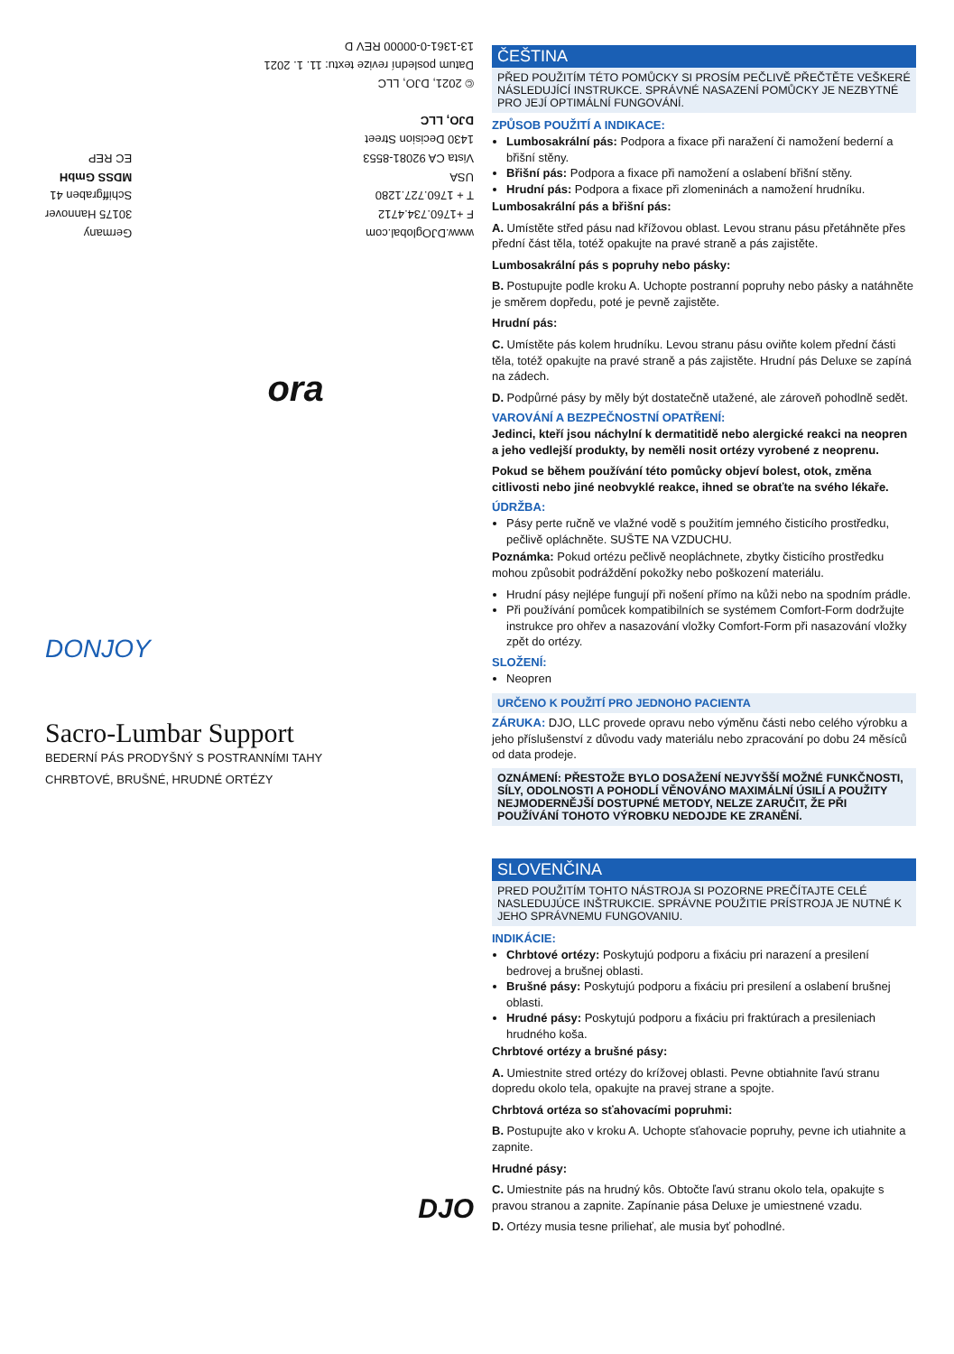www.DJOglobal.com
F +1760.734.4712
T + 1760.727.1280
USA
Vista CA 92081-8553
1430 Decision Street
DJO, LLC
Germany
30175 Hannover
Schiffgraben 41
MDSS GmbH
EC REP
© 2021, DJO, LLC
Datum poslední revize textu: 11. 1. 2021
13-1361-0-00000 REV D
ora
DONJOY
Sacro-Lumbar Support
BEDERNÍ PÁS PRODYŠNÝ S POSTRANNÍMI TAHY
CHRBTOVÉ, BRUŠNÉ, HRUDNÉ ORTÉZY
DJO
ČEŠTINA
PŘED POUŽITÍM TÉTO POMŮCKY SI PROSÍM PEČLIVĚ PŘEČTĚTE VEŠKERÉ NÁSLEDUJÍCÍ INSTRUKCE. SPRÁVNÉ NASAZENÍ POMŮCKY JE NEZBYTNÉ PRO JEJÍ OPTIMÁLNÍ FUNGOVÁNÍ.
ZPŮSOB POUŽITÍ A INDIKACE:
Lumbosakrální pás: Podpora a fixace při naražení či namožení bederní a břišní stěny.
Břišní pás: Podpora a fixace při namožení a oslabení břišní stěny.
Hrudní pás: Podpora a fixace při zlomeninách a namožení hrudníku.
Lumbosakrální pás a břišní pás:
A. Umístěte střed pásu nad křížovou oblast. Levou stranu pásu přetáhněte přes přední část těla, totéž opakujte na pravé straně a pás zajistěte.
Lumbosakrální pás s popruhy nebo pásky:
B. Postupujte podle kroku A. Uchopte postranní popruhy nebo pásky a natáhněte je směrem dopředu, poté je pevně zajistěte.
Hrudní pás:
C. Umístěte pás kolem hrudníku. Levou stranu pásu oviňte kolem přední části těla, totéž opakujte na pravé straně a pás zajistěte. Hrudní pás Deluxe se zapíná na zádech.
D. Podpůrné pásy by měly být dostatečně utažené, ale zároveň pohodlně sedět.
VAROVÁNÍ A BEZPEČNOSTNÍ OPATŘENÍ:
Jedinci, kteří jsou náchylní k dermatitidě nebo alergické reakci na neopren a jeho vedlejší produkty, by neměli nosit ortézy vyrobené z neoprenu.
Pokud se během používání této pomůcky objeví bolest, otok, změna citlivosti nebo jiné neobvyklé reakce, ihned se obraťte na svého lékaře.
ÚDRŽBA:
Pásy perte ručně ve vlažné vodě s použitím jemného čisticího prostředku, pečlivě opláchněte. SUŠTE NA VZDUCHU.
Poznámka: Pokud ortézu pečlivě neopláchnete, zbytky čisticího prostředku mohou způsobit podráždění pokožky nebo poškození materiálu.
Hrudní pásy nejlépe fungují při nošení přímo na kůži nebo na spodním prádle.
Při používání pomůcek kompatibilních se systémem Comfort-Form dodržujte instrukce pro ohřev a nasazování vložky Comfort-Form při nasazování vložky zpět do ortézy.
SLOŽENÍ:
Neopren
URČENO K POUŽITÍ PRO JEDNOHO PACIENTA
ZÁRUKA: DJO, LLC provede opravu nebo výměnu části nebo celého výrobku a jeho příslušenství z důvodu vady materiálu nebo zpracování po dobu 24 měsíců od data prodeje.
OZNÁMENÍ: PŘESTOŽE BYLO DOSAŽENÍ NEJVYŠŠÍ MOŽNÉ FUNKČNOSTI, SÍLY, ODOLNOSTI A POHODLÍ VĚNOVÁNO MAXIMÁLNÍ ÚSILÍ A POUŽITY NEJMODERNĚJŠÍ DOSTUPNÉ METODY, NELZE ZARUČIT, ŽE PŘI POUŽÍVÁNÍ TOHOTO VÝROBKU NEDOJDE KE ZRANĚNÍ.
SLOVENČINA
PRED POUŽITÍM TOHTO NÁSTROJA SI POZORNE PREČÍTAJTE CELÉ NASLEDUJÚCE INŠTRUKCIE. SPRÁVNE POUŽITIE PRÍSTROJA JE NUTNÉ K JEHO SPRÁVNEMU FUNGOVANIU.
INDIKÁCIE:
Chrbtové ortézy: Poskytujú podporu a fixáciu pri narazení a presilení bedrovej a brušnej oblasti.
Brušné pásy: Poskytujú podporu a fixáciu pri presilení a oslabení brušnej oblasti.
Hrudné pásy: Poskytujú podporu a fixáciu pri fraktúrach a presileniach hrudného koša.
Chrbtové ortézy a brušné pásy:
A. Umiestnite stred ortézy do krížovej oblasti. Pevne obtiahnite ľavú stranu dopredu okolo tela, opakujte na pravej strane a spojte.
Chrbtová ortéza so sťahovacími popruhmi:
B. Postupujte ako v kroku A. Uchopte sťahovacie popruhy, pevne ich utiahnite a zapnite.
Hrudné pásy:
C. Umiestnite pás na hrudný kôs. Obtočte ľavú stranu okolo tela, opakujte s pravou stranou a zapnite. Zapínanie pása Deluxe je umiestnené vzadu.
D. Ortézy musia tesne priliehať, ale musia byť pohodlné.